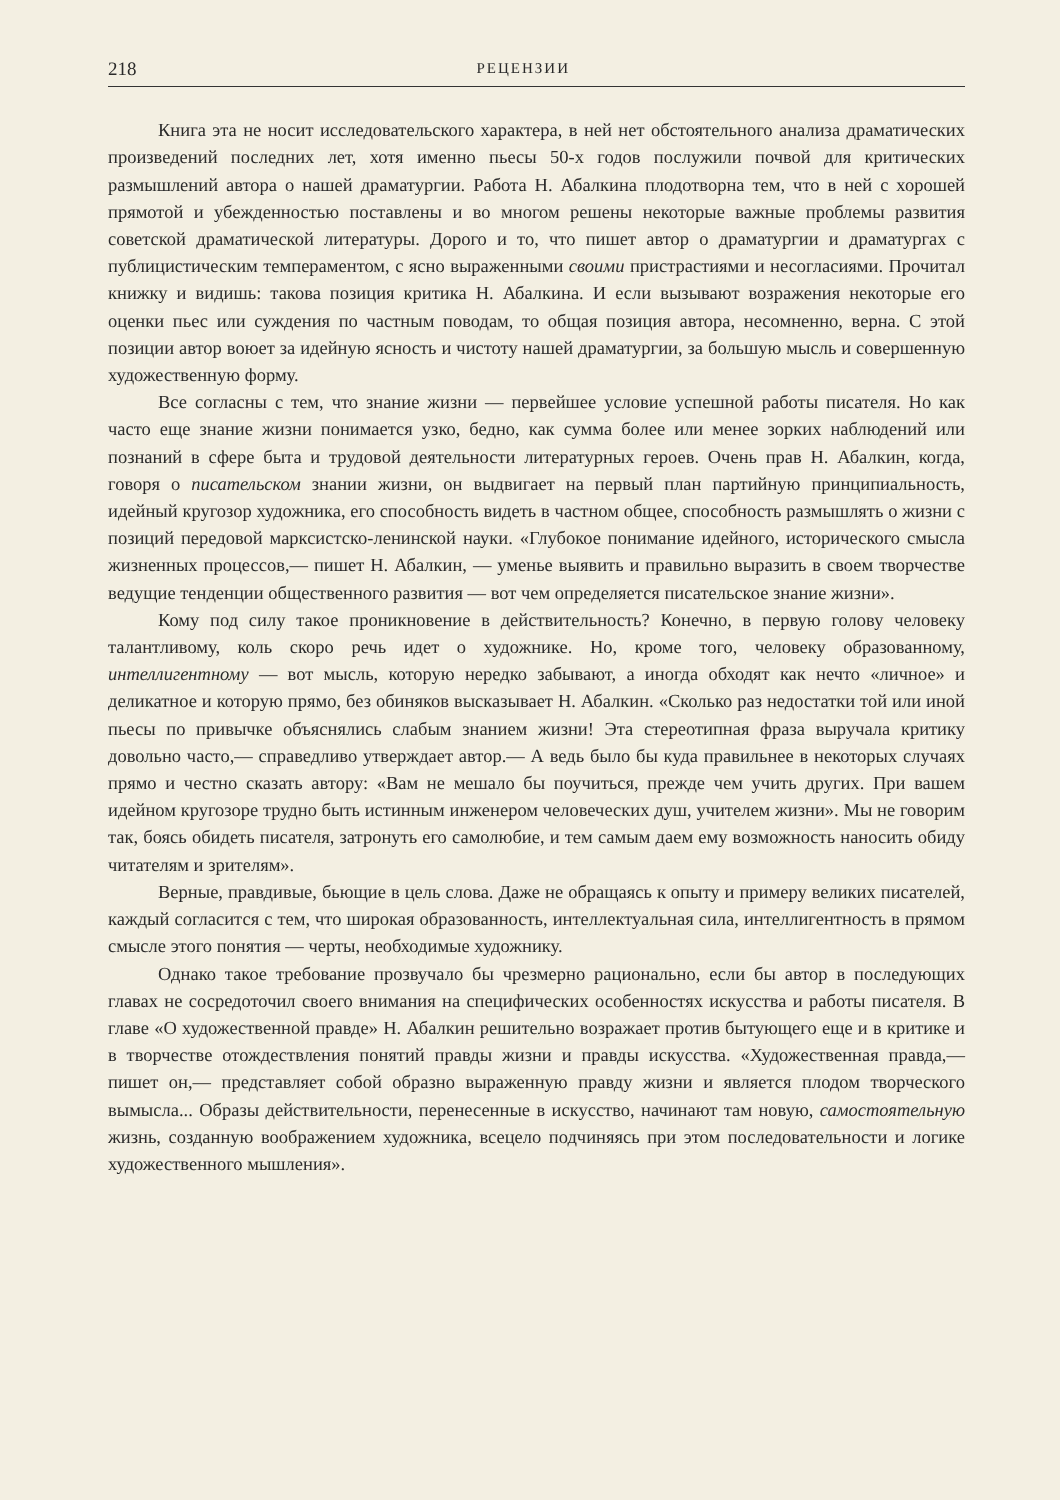218 РЕЦЕНЗИИ
Книга эта не носит исследовательского характера, в ней нет обстоятельного анализа драматических произведений последних лет, хотя именно пьесы 50-х годов послужили почвой для критических размышлений автора о нашей драматургии. Работа Н. Абалкина плодотворна тем, что в ней с хорошей прямотой и убежденностью поставлены и во многом решены некоторые важные проблемы развития советской драматической литературы. Дорого и то, что пишет автор о драматургии и драматургах с публицистическим темпераментом, с ясно выраженными своими пристрастиями и несогласиями. Прочитал книжку и видишь: такова позиция критика Н. Абалкина. И если вызывают возражения некоторые его оценки пьес или суждения по частным поводам, то общая позиция автора, несомненно, верна. С этой позиции автор воюет за идейную ясность и чистоту нашей драматургии, за большую мысль и совершенную художественную форму.
Все согласны с тем, что знание жизни — первейшее условие успешной работы писателя. Но как часто еще знание жизни понимается узко, бедно, как сумма более или менее зорких наблюдений или познаний в сфере быта и трудовой деятельности литературных героев. Очень прав Н. Абалкин, когда, говоря о писательском знании жизни, он выдвигает на первый план партийную принципиальность, идейный кругозор художника, его способность видеть в частном общее, способность размышлять о жизни с позиций передовой марксистско-ленинской науки. «Глубокое понимание идейного, исторического смысла жизненных процессов,— пишет Н. Абалкин, — уменье выявить и правильно выразить в своем творчестве ведущие тенденции общественного развития — вот чем определяется писательское знание жизни».
Кому под силу такое проникновение в действительность? Конечно, в первую голову человеку талантливому, коль скоро речь идет о художнике. Но, кроме того, человеку образованному, интеллигентному — вот мысль, которую нередко забывают, а иногда обходят как нечто «личное» и деликатное и которую прямо, без обиняков высказывает Н. Абалкин. «Сколько раз недостатки той или иной пьесы по привычке объяснялись слабым знанием жизни! Эта стереотипная фраза выручала критику довольно часто,— справедливо утверждает автор.— А ведь было бы куда правильнее в некоторых случаях прямо и честно сказать автору: «Вам не мешало бы поучиться, прежде чем учить других. При вашем идейном кругозоре трудно быть истинным инженером человеческих душ, учителем жизни». Мы не говорим так, боясь обидеть писателя, затронуть его самолюбие, и тем самым даем ему возможность наносить обиду читателям и зрителям».
Верные, правдивые, бьющие в цель слова. Даже не обращаясь к опыту и примеру великих писателей, каждый согласится с тем, что широкая образованность, интеллектуальная сила, интеллигентность в прямом смысле этого понятия — черты, необходимые художнику.
Однако такое требование прозвучало бы чрезмерно рационально, если бы автор в последующих главах не сосредоточил своего внимания на специфических особенностях искусства и работы писателя. В главе «О художественной правде» Н. Абалкин решительно возражает против бытующего еще и в критике и в творчестве отождествления понятий правды жизни и правды искусства. «Художественная правда,— пишет он,— представляет собой образно выраженную правду жизни и является плодом творческого вымысла... Образы действительности, перенесенные в искусство, начинают там новую, самостоятельную жизнь, созданную воображением художника, всецело подчиняясь при этом последовательности и логике художественного мышления».